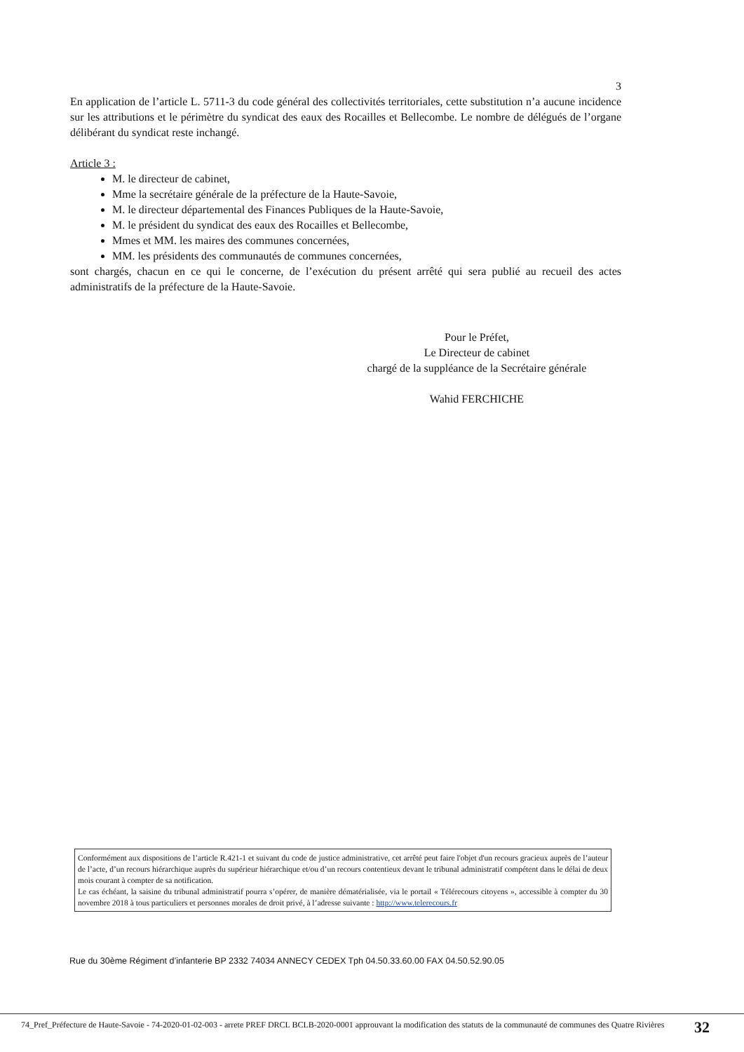3
En application de l’article L. 5711-3 du code général des collectivités territoriales, cette substitution n’a aucune incidence sur les attributions et le périmètre du syndicat des eaux des Rocailles et Bellecombe. Le nombre de délégués de l’organe délibérant du syndicat reste inchangé.
Article 3 :
M. le directeur de cabinet,
Mme la secrétaire générale de la préfecture de la Haute-Savoie,
M. le directeur départemental des Finances Publiques de la Haute-Savoie,
M. le président du syndicat des eaux des Rocailles et Bellecombe,
Mmes et MM. les maires des communes concernées,
MM. les présidents des communautés de communes concernées,
sont chargés, chacun en ce qui le concerne, de l’exécution du présent arrêté qui sera publié au recueil des actes administratifs de la préfecture de la Haute-Savoie.
Pour le Préfet,
Le Directeur de cabinet
chargé de la suppléance de la Secrétaire générale
Wahid FERCHICHE
Conformément aux dispositions de l’article R.421-1 et suivant du code de justice administrative, cet arrêté peut faire l'objet d'un recours gracieux auprès de l’auteur de l’acte, d’un recours hiérarchique auprès du supérieur hiérarchique et/ou d’un recours contentieux devant le tribunal administratif compétent dans le délai de deux mois courant à compter de sa notification.
Le cas échéant, la saisine du tribunal administratif pourra s’opérer, de manière dématérialisée, via le portail « Télérecours citoyens », accessible à compter du 30 novembre 2018 à tous particuliers et personnes morales de droit privé, à l’adresse suivante : http://www.telerecours.fr
Rue du 30ème Régiment d’infanterie BP 2332 74034 ANNECY CEDEX Tph 04.50.33.60.00 FAX 04.50.52.90.05
74_Pref_Préfecture de Haute-Savoie - 74-2020-01-02-003 - arrete PREF DRCL BCLB-2020-0001 approuvant la modification des statuts de la communauté de communes des Quatre Rivières
32